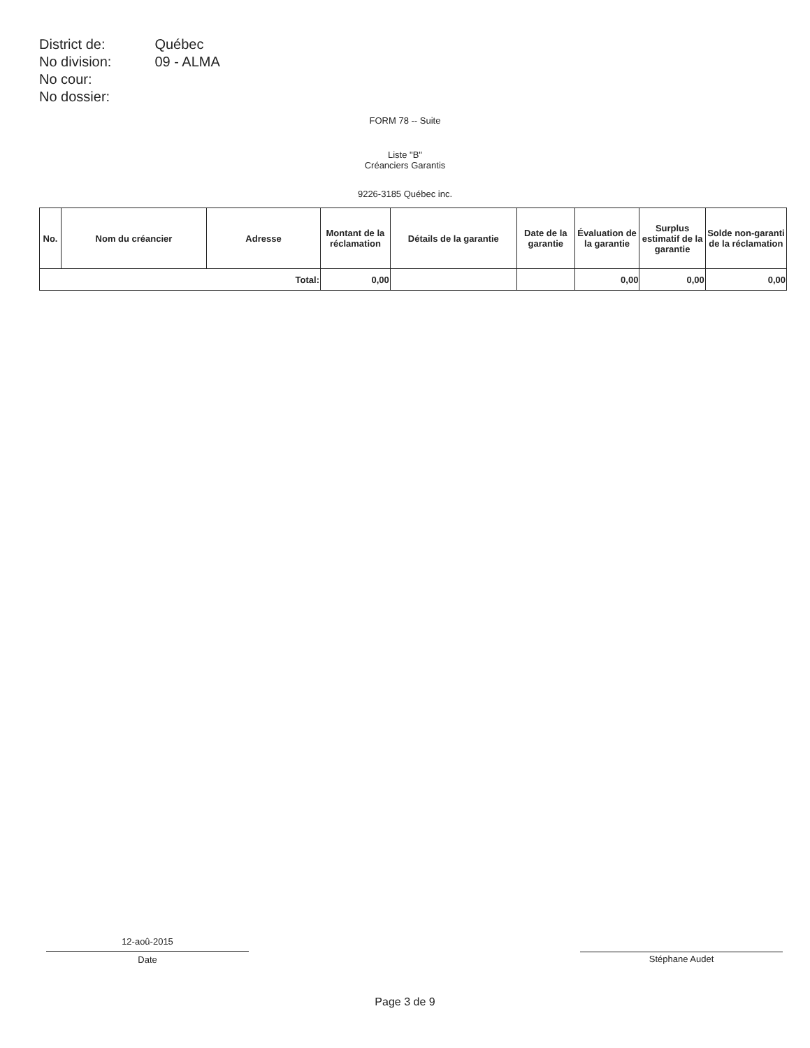| District de: | Québec |
| No division: | 09 - ALMA |
| No cour: | |
| No dossier: | |
FORM 78 -- Suite
Liste "B"
Créanciers Garantis
9226-3185 Québec inc.
| No. | Nom du créancier | Adresse | Montant de la réclamation | Détails de la garantie | Date de la garantie | Évaluation de la garantie | Surplus estimatif de la garantie | Solde non-garanti de la réclamation |
| --- | --- | --- | --- | --- | --- | --- | --- | --- |
| Total: | | | 0,00 | | | 0,00 | 0,00 | 0,00 |
12-aoû-2015
Date
Stéphane Audet
Page 3 de 9